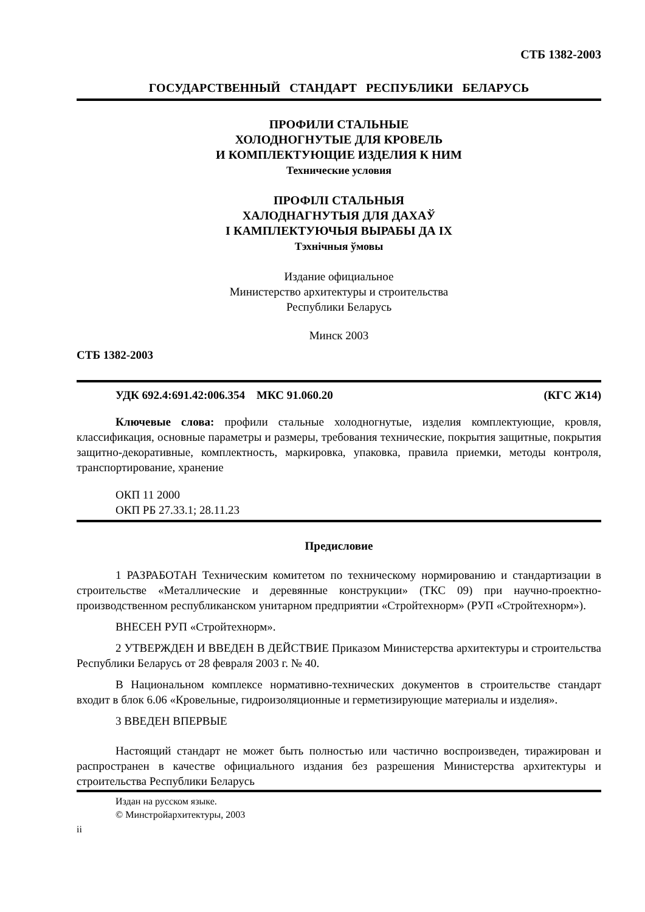СТБ 1382-2003
ГОСУДАРСТВЕННЫЙ СТАНДАРТ РЕСПУБЛИКИ БЕЛАРУСЬ
ПРОФИЛИ СТАЛЬНЫЕ
ХОЛОДНОГНУТЫЕ ДЛЯ КРОВЕЛЬ
И КОМПЛЕКТУЮЩИЕ ИЗДЕЛИЯ К НИМ
Технические условия
ПРОФІЛІ СТАЛЬНЫЯ
ХАЛОДНАГНУТЫЯ ДЛЯ ДАХАЎ
І КАМПЛЕКТУЮЧЫЯ ВЫРАБЫ ДА ІХ
Тэхнічныя ўмовы
Издание официальное
Министерство архитектуры и строительства
Республики Беларусь
Минск 2003
СТБ 1382-2003
УДК 692.4:691.42:006.354 МКС 91.060.20 (КГС Ж14)
Ключевые слова: профили стальные холодногнутые, изделия комплектующие, кровля, классификация, основные параметры и размеры, требования технические, покрытия защитные, покрытия защитно-декоративные, комплектность, маркировка, упаковка, правила приемки, методы контроля, транспортирование, хранение
ОКП 11 2000
ОКП РБ 27.33.1; 28.11.23
Предисловие
1 РАЗРАБОТАН Техническим комитетом по техническому нормированию и стандартизации в строительстве «Металлические и деревянные конструкции» (ТКС 09) при научно-проектно-производственном республиканском унитарном предприятии «Стройтехнорм» (РУП «Стройтехнорм»).
ВНЕСЕН РУП «Стройтехнорм».
2 УТВЕРЖДЕН И ВВЕДЕН В ДЕЙСТВИЕ Приказом Министерства архитектуры и строительства Республики Беларусь от 28 февраля 2003 г. № 40.
В Национальном комплексе нормативно-технических документов в строительстве стандарт входит в блок 6.06 «Кровельные, гидроизоляционные и герметизирующие материалы и изделия».
3 ВВЕДЕН ВПЕРВЫЕ
Настоящий стандарт не может быть полностью или частично воспроизведен, тиражирован и распространен в качестве официального издания без разрешения Министерства архитектуры и строительства Республики Беларусь
Издан на русском языке.
© Минстройархитектуры, 2003
ii